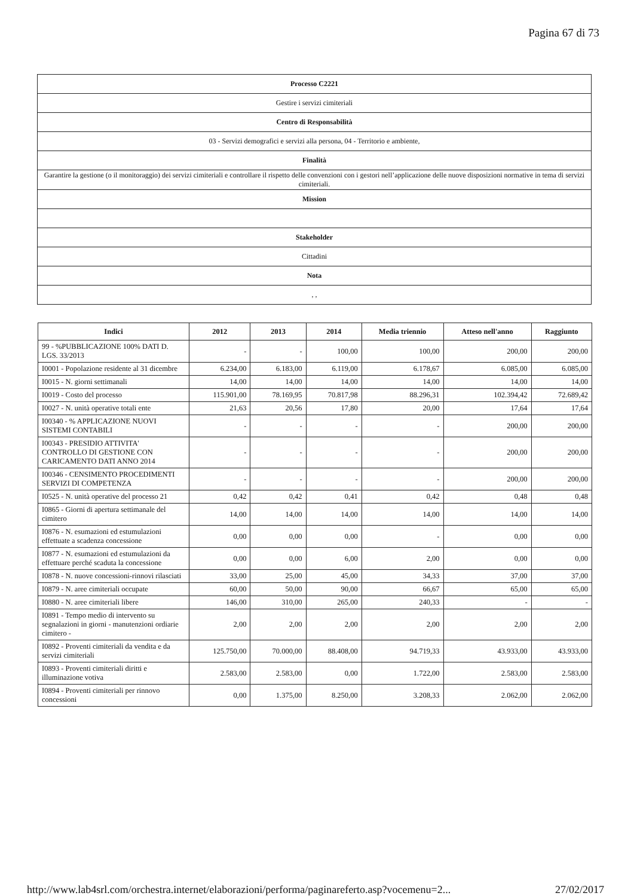Pagina 67 di 73
| Processo C2221 |
| Gestire i servizi cimiteriali |
| Centro di Responsabilità |
| 03 - Servizi demografici e servizi alla persona, 04 - Territorio e ambiente, |
| Finalità |
| Garantire la gestione (o il monitoraggio) dei servizi cimiteriali e controllare il rispetto delle convenzioni con i gestori nell’applicazione delle nuove disposizioni normative in tema di servizi cimiteriali. |
| Mission |
| Stakeholder |
| Cittadini |
| Nota |
| , , |
| Indici | 2012 | 2013 | 2014 | Media triennio | Atteso nell'anno | Raggiunto |
| --- | --- | --- | --- | --- | --- | --- |
| 99 - %PUBBLICAZIONE 100% DATI D. LGS. 33/2013 | - | - | 100,00 | 100,00 | 200,00 | 200,00 |
| I0001 - Popolazione residente al 31 dicembre | 6.234,00 | 6.183,00 | 6.119,00 | 6.178,67 | 6.085,00 | 6.085,00 |
| I0015 - N. giorni settimanali | 14,00 | 14,00 | 14,00 | 14,00 | 14,00 | 14,00 |
| I0019 - Costo del processo | 115.901,00 | 78.169,95 | 70.817,98 | 88.296,31 | 102.394,42 | 72.689,42 |
| I0027 - N. unità operative totali ente | 21,63 | 20,56 | 17,80 | 20,00 | 17,64 | 17,64 |
| I00340 - % APPLICAZIONE NUOVI SISTEMI CONTABILI | - | - | - | - | 200,00 | 200,00 |
| I00343 - PRESIDIO ATTIVITA' CONTROLLO DI GESTIONE CON CARICAMENTO DATI ANNO 2014 | - | - | - | - | 200,00 | 200,00 |
| I00346 - CENSIMENTO PROCEDIMENTI SERVIZI DI COMPETENZA | - | - | - | - | 200,00 | 200,00 |
| I0525 - N. unità operative del processo 21 | 0,42 | 0,42 | 0,41 | 0,42 | 0,48 | 0,48 |
| I0865 - Giorni di apertura settimanale del cimitero | 14,00 | 14,00 | 14,00 | 14,00 | 14,00 | 14,00 |
| I0876 - N. esumazioni ed estumulazioni effettuate a scadenza concessione | 0,00 | 0,00 | 0,00 | - | 0,00 | 0,00 |
| I0877 - N. esumazioni ed estumulazioni da effettuare perché scaduta la concessione | 0,00 | 0,00 | 6,00 | 2,00 | 0,00 | 0,00 |
| I0878 - N. nuove concessioni-rinnovi rilasciati | 33,00 | 25,00 | 45,00 | 34,33 | 37,00 | 37,00 |
| I0879 - N. aree cimiteriali occupate | 60,00 | 50,00 | 90,00 | 66,67 | 65,00 | 65,00 |
| I0880 - N. aree cimiteriali libere | 146,00 | 310,00 | 265,00 | 240,33 | - | - |
| I0891 - Tempo medio di intervento su segnalazioni in giorni - manutenzioni ordiarie cimitero - | 2,00 | 2,00 | 2,00 | 2,00 | 2,00 | 2,00 |
| I0892 - Proventi cimiteriali da vendita e da servizi cimiteriali | 125.750,00 | 70.000,00 | 88.408,00 | 94.719,33 | 43.933,00 | 43.933,00 |
| I0893 - Proventi cimiteriali diritti e illuminazione votiva | 2.583,00 | 2.583,00 | 0,00 | 1.722,00 | 2.583,00 | 2.583,00 |
| I0894 - Proventi cimiteriali per rinnovo concessioni | 0,00 | 1.375,00 | 8.250,00 | 3.208,33 | 2.062,00 | 2.062,00 |
http://www.lab4srl.com/orchestra.internet/elaborazioni/performa/paginareferto.asp?vocemenu=2... 27/02/2017